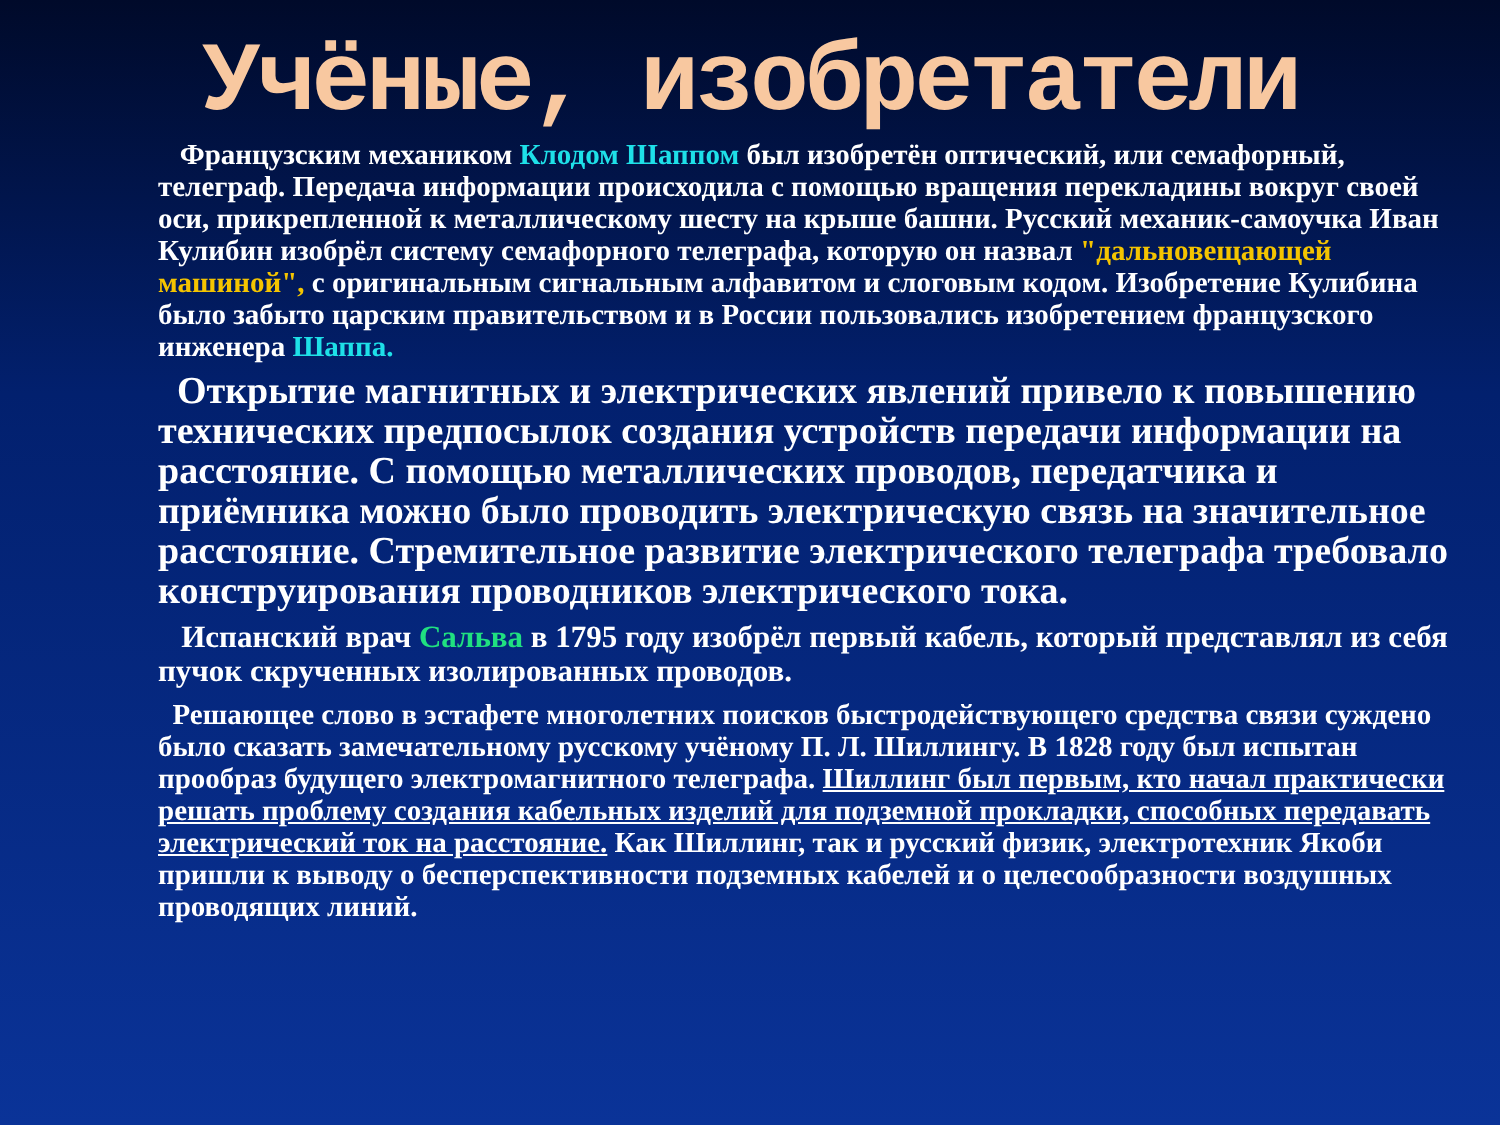Учёные, изобретатели
Французским механиком Клодом Шаппом был изобретён оптический, или семафорный, телеграф. Передача информации происходила с помощью вращения перекладины вокруг своей оси, прикрепленной к металлическому шесту на крыше башни. Русский механик-самоучка Иван Кулибин изобрёл систему семафорного телеграфа, которую он назвал "дальновещающей машиной", с оригинальным сигнальным алфавитом и слоговым кодом. Изобретение Кулибина было забыто царским правительством и в России пользовались изобретением французского инженера Шаппа.
Открытие магнитных и электрических явлений привело к повышению технических предпосылок создания устройств передачи информации на расстояние. С помощью металлических проводов, передатчика и приёмника можно было проводить электрическую связь на значительное расстояние. Стремительное развитие электрического телеграфа требовало конструирования проводников электрического тока.
Испанский врач Сальва в 1795 году изобрёл первый кабель, который представлял из себя пучок скрученных изолированных проводов.
Решающее слово в эстафете многолетних поисков быстродействующего средства связи суждено было сказать замечательному русскому учёному П. Л. Шиллингу. В 1828 году был испытан прообраз будущего электромагнитного телеграфа. Шиллинг был первым, кто начал практически решать проблему создания кабельных изделий для подземной прокладки, способных передавать электрический ток на расстояние. Как Шиллинг, так и русский физик, электротехник Якоби пришли к выводу о бесперспективности подземных кабелей и о целесообразности воздушных проводящих линий.